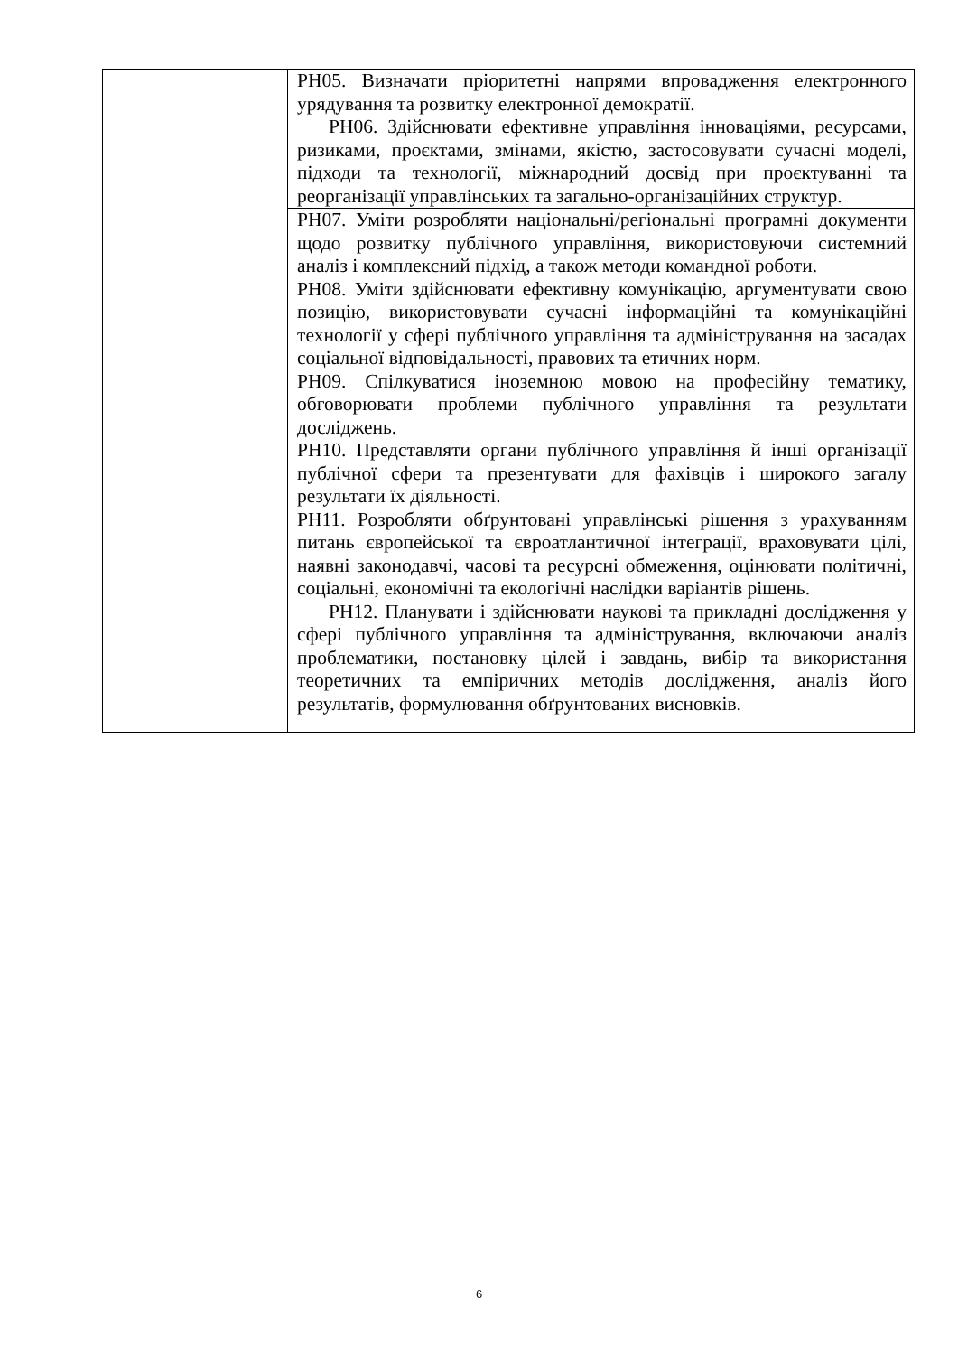| | РН05. Визначати пріоритетні напрями впровадження електронного урядування та розвитку електронної демократії. РН06. Здійснювати ефективне управління інноваціями, ресурсами, ризиками, проєктами, змінами, якістю, застосовувати сучасні моделі, підходи та технології, міжнародний досвід при проєктуванні та реорганізації управлінських та загально-організаційних структур. |
| | РН07. Уміти розробляти національні/регіональні програмні документи щодо розвитку публічного управління, використовуючи системний аналіз і комплексний підхід, а також методи командної роботи. РН08. Уміти здійснювати ефективну комунікацію, аргументувати свою позицію, використовувати сучасні інформаційні та комунікаційні технології у сфері публічного управління та адміністрування на засадах соціальної відповідальності, правових та етичних норм. РН09. Спілкуватися іноземною мовою на професійну тематику, обговорювати проблеми публічного управління та результати досліджень. РН10. Представляти органи публічного управління й інші організації публічної сфери та презентувати для фахівців і широкого загалу результати їх діяльності. РН11. Розробляти обґрунтовані управлінські рішення з урахуванням питань європейської та євроатлантичної інтеграції, враховувати цілі, наявні законодавчі, часові та ресурсні обмеження, оцінювати політичні, соціальні, економічні та екологічні наслідки варіантів рішень. РН12. Планувати і здійснювати наукові та прикладні дослідження у сфері публічного управління та адміністрування, включаючи аналіз проблематики, постановку цілей і завдань, вибір та використання теоретичних та емпіричних методів дослідження, аналіз його результатів, формулювання обґрунтованих висновків. |
6